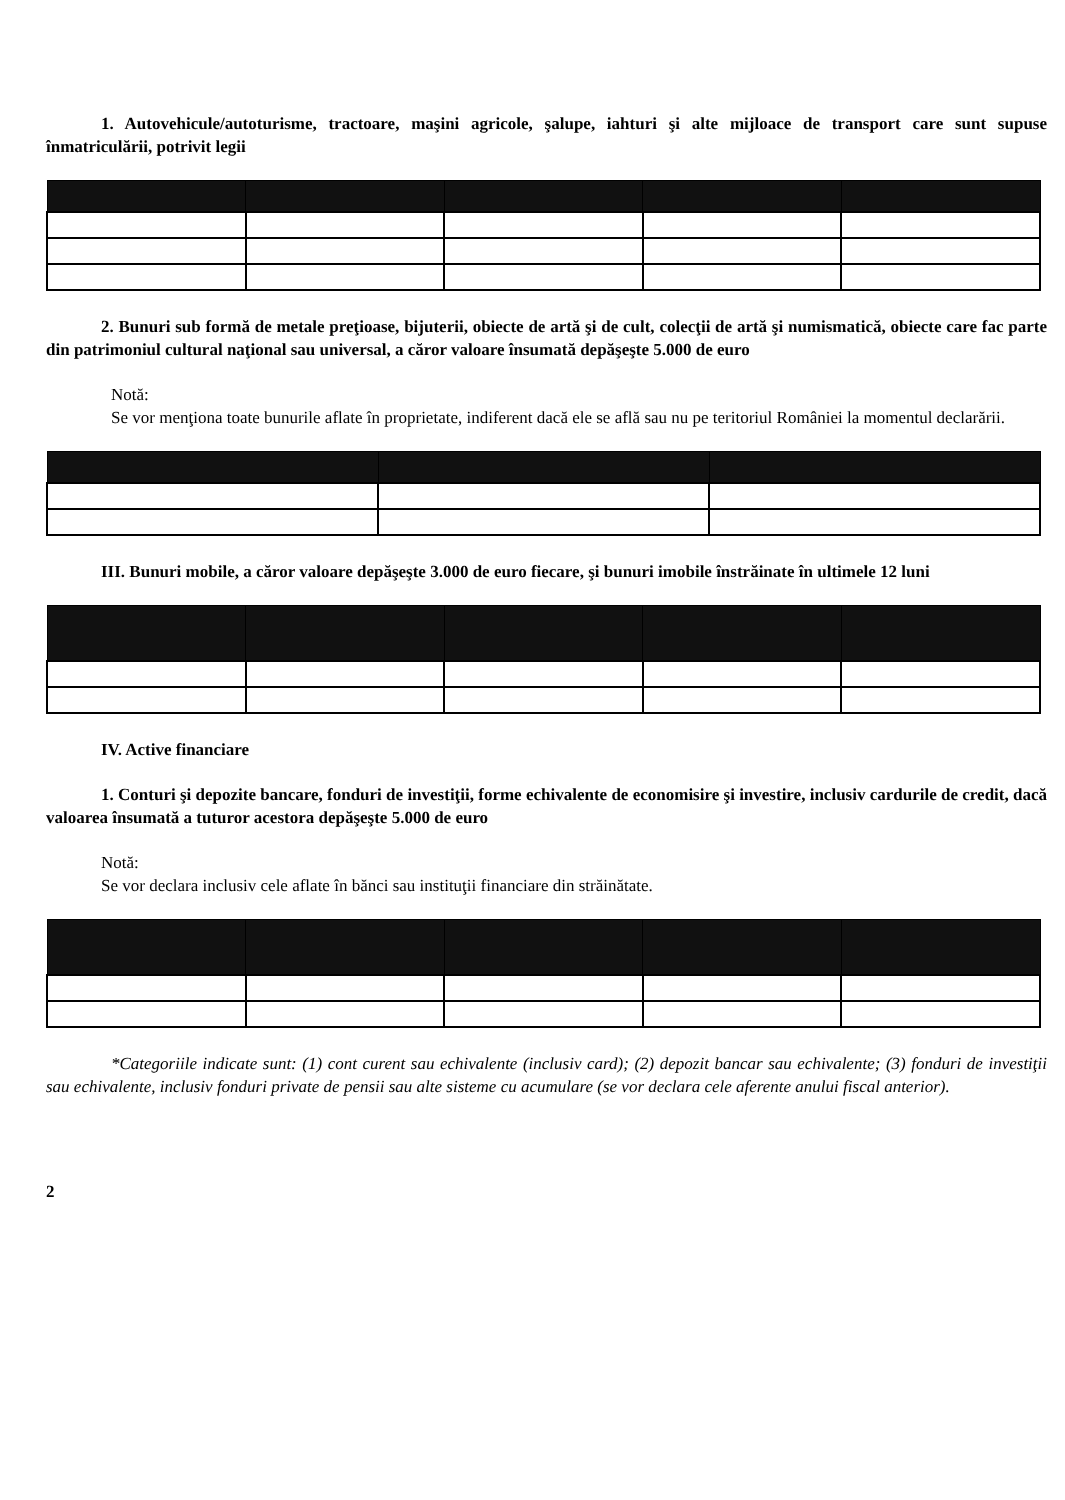1. Autovehicule/autoturisme, tractoare, maşini agricole, şalupe, iahturi şi alte mijloace de transport care sunt supuse înmatriculării, potrivit legii
2. Bunuri sub formă de metale preţioase, bijuterii, obiecte de artă şi de cult, colecţii de artă şi numismatică, obiecte care fac parte din patrimoniul cultural naţional sau universal, a căror valoare însumată depăşeşte 5.000 de euro
Notă:
Se vor menţiona toate bunurile aflate în proprietate, indiferent dacă ele se află sau nu pe teritoriul României la momentul declarării.
III. Bunuri mobile, a căror valoare depăşeşte 3.000 de euro fiecare, şi bunuri imobile înstrăinate în ultimele 12 luni
IV. Active financiare
1. Conturi şi depozite bancare, fonduri de investiţii, forme echivalente de economisire şi investire, inclusiv cardurile de credit, dacă valoarea însumată a tuturor acestora depăşeşte 5.000 de euro
Notă:
Se vor declara inclusiv cele aflate în bănci sau instituţii financiare din străinătate.
*Categoriile indicate sunt: (1) cont curent sau echivalente (inclusiv card); (2) depozit bancar sau echivalente; (3) fonduri de investiţii sau echivalente, inclusiv fonduri private de pensii sau alte sisteme cu acumulare (se vor declara cele aferente anului fiscal anterior).
2